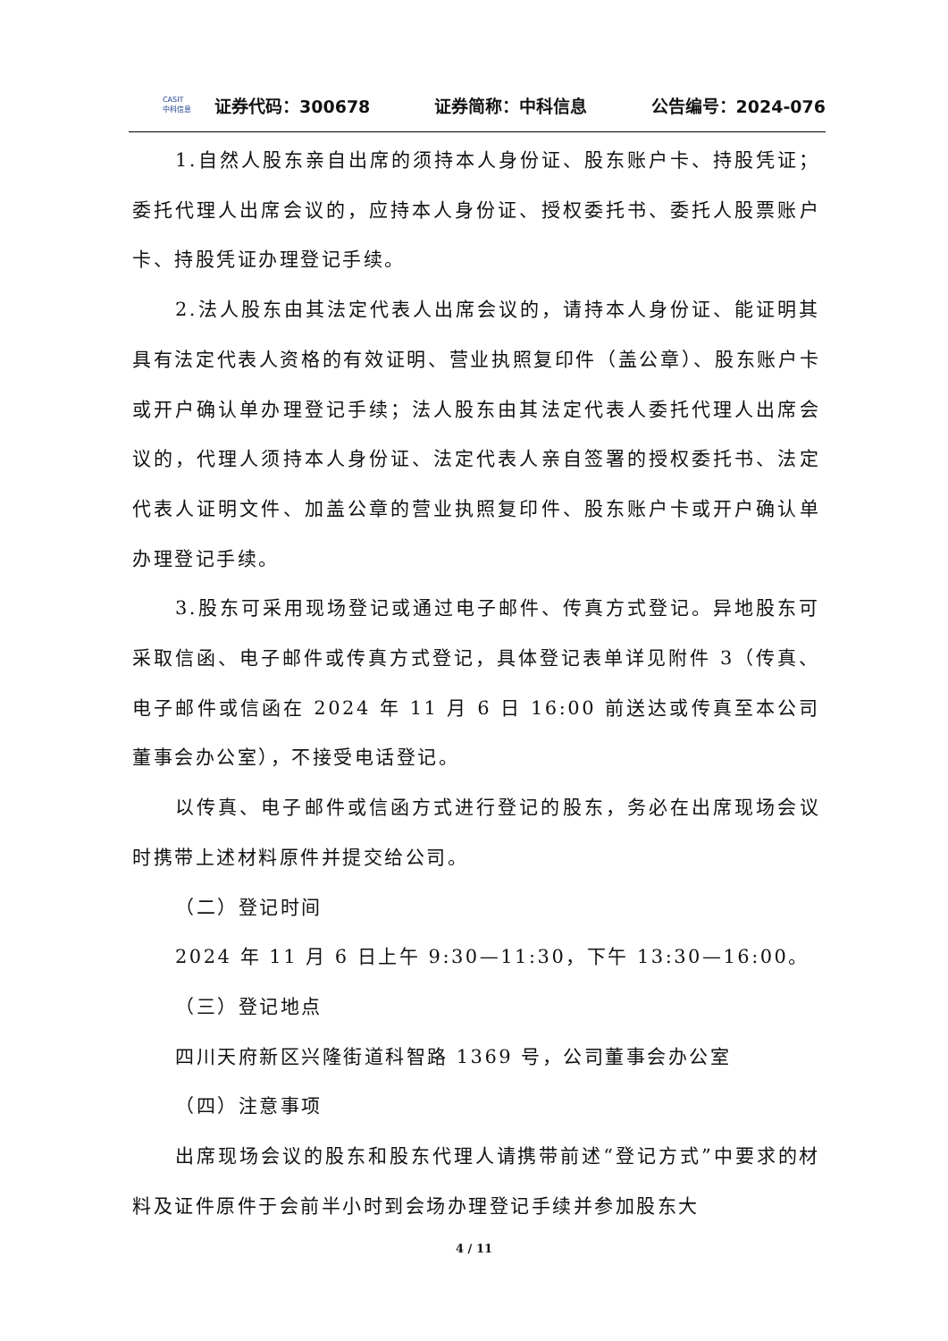CASIT
中科信息
证券代码：300678 证券简称：中科信息 公告编号：2024-076
1.自然人股东亲自出席的须持本人身份证、股东账户卡、持股凭证；委托代理人出席会议的，应持本人身份证、授权委托书、委托人股票账户卡、持股凭证办理登记手续。
2.法人股东由其法定代表人出席会议的，请持本人身份证、能证明其具有法定代表人资格的有效证明、营业执照复印件（盖公章）、股东账户卡或开户确认单办理登记手续；法人股东由其法定代表人委托代理人出席会议的，代理人须持本人身份证、法定代表人亲自签署的授权委托书、法定代表人证明文件、加盖公章的营业执照复印件、股东账户卡或开户确认单办理登记手续。
3.股东可采用现场登记或通过电子邮件、传真方式登记。异地股东可采取信函、电子邮件或传真方式登记，具体登记表单详见附件 3（传真、电子邮件或信函在 2024 年 11 月 6 日 16:00 前送达或传真至本公司董事会办公室），不接受电话登记。
以传真、电子邮件或信函方式进行登记的股东，务必在出席现场会议时携带上述材料原件并提交给公司。
（二）登记时间
2024 年 11 月 6 日上午 9:30—11:30，下午 13:30—16:00。
（三）登记地点
四川天府新区兴隆街道科智路 1369 号，公司董事会办公室
（四）注意事项
出席现场会议的股东和股东代理人请携带前述“登记方式”中要求的材料及证件原件于会前半小时到会场办理登记手续并参加股东大
4 / 11